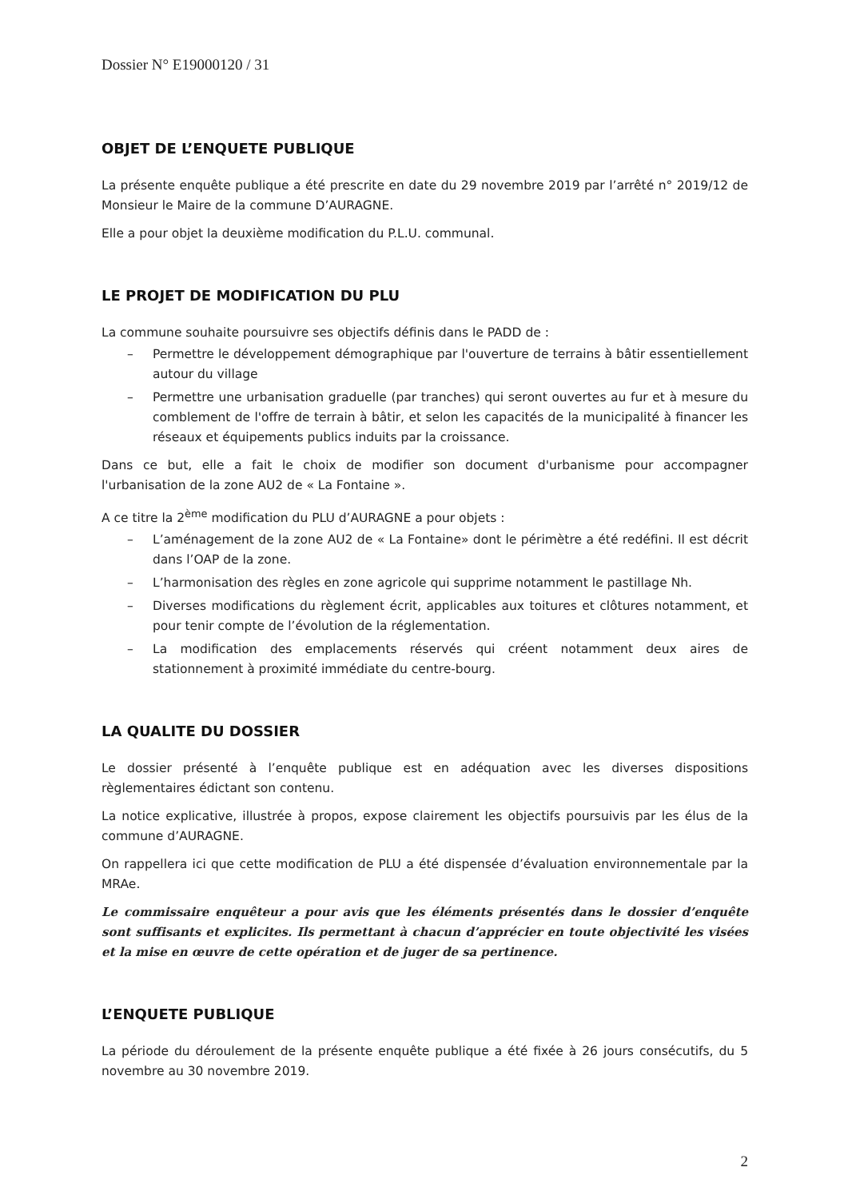Dossier N° E19000120 / 31
OBJET DE L’ENQUETE PUBLIQUE
La présente enquête publique a été prescrite en date du 29 novembre 2019 par l’arrêté n° 2019/12 de Monsieur le Maire de la commune D’AURAGNE.
Elle a pour objet la deuxième modification du P.L.U. communal.
LE PROJET DE MODIFICATION DU PLU
La commune souhaite poursuivre ses objectifs définis dans le PADD de :
– Permettre le développement démographique par l'ouverture de terrains à bâtir essentiellement autour du village
– Permettre une urbanisation graduelle (par tranches) qui seront ouvertes au fur et à mesure du comblement de l'offre de terrain à bâtir, et selon les capacités de la municipalité à financer les réseaux et équipements publics induits par la croissance.
Dans ce but, elle a fait le choix de modifier son document d'urbanisme pour accompagner l'urbanisation de la zone AU2 de « La Fontaine ».
A ce titre la 2<sup>ème</sup> modification du PLU d’AURAGNE a pour objets :
– L’aménagement de la zone AU2 de « La Fontaine» dont le périmètre a été redéfini. Il est décrit dans l’OAP de la zone.
– L’harmonisation des règles en zone agricole qui supprime notamment le pastillage Nh.
– Diverses modifications du règlement écrit, applicables aux toitures et clôtures notamment, et pour tenir compte de l’évolution de la réglementation.
– La modification des emplacements réservés qui créent notamment deux aires de stationnement à proximité immédiate du centre-bourg.
LA QUALITE DU DOSSIER
Le dossier présenté à l’enquête publique est en adéquation avec les diverses dispositions règlementaires édictant son contenu.
La notice explicative, illustrée à propos, expose clairement les objectifs poursuivis par les élus de la commune d’AURAGNE.
On rappellera ici que cette modification de PLU a été dispensée d’évaluation environnementale par la MRAe.
Le commissaire enquêteur a pour avis que les éléments présentés dans le dossier d’enquête sont suffisants et explicites. Ils permettant à chacun d’apprécier en toute objectivité les visées et la mise en œuvre de cette opération et de juger de sa pertinence.
L’ENQUETE PUBLIQUE
La période du déroulement de la présente enquête publique a été fixée à 26 jours consécutifs, du 5 novembre au 30 novembre 2019.
2